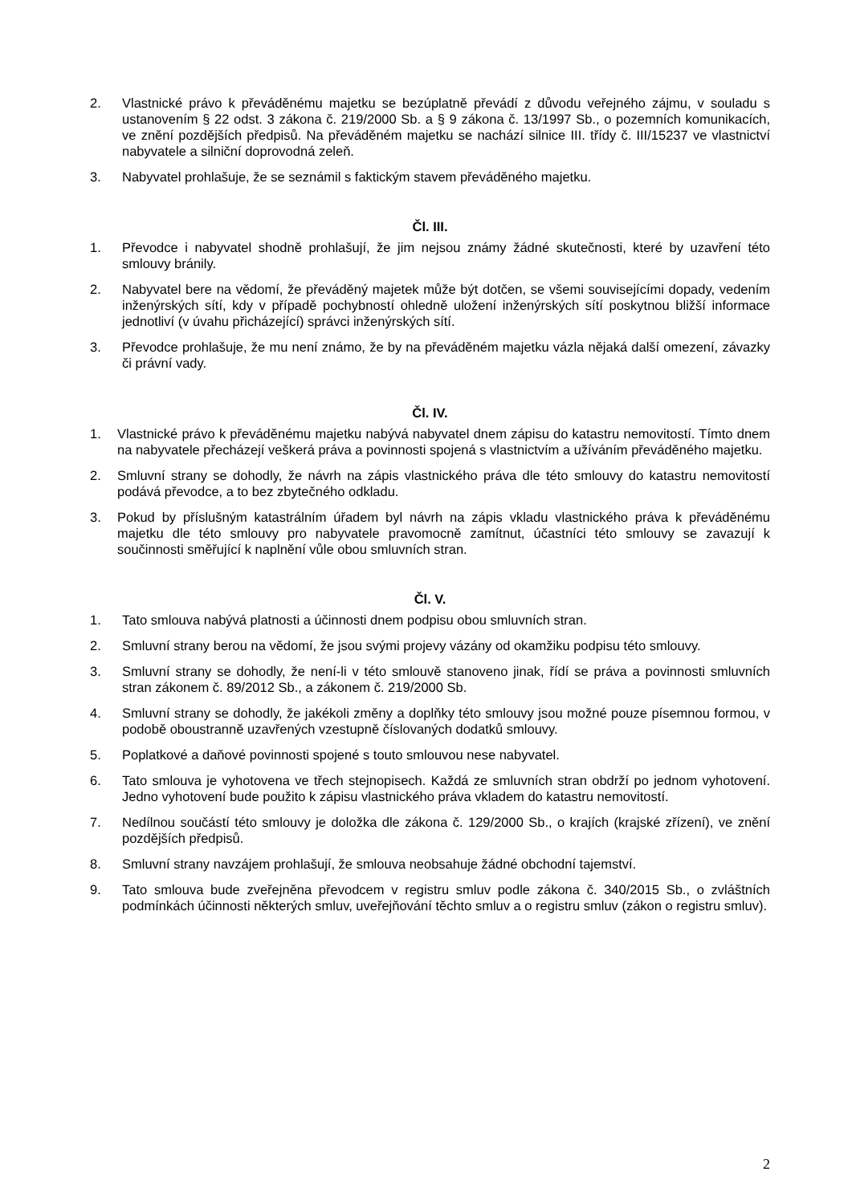2. Vlastnické právo k převáděnému majetku se bezúplatně převádí z důvodu veřejného zájmu, v souladu s ustanovením § 22 odst. 3 zákona č. 219/2000 Sb. a § 9 zákona č. 13/1997 Sb., o pozemních komunikacích, ve znění pozdějších předpisů. Na převáděném majetku se nachází silnice III. třídy č. III/15237 ve vlastnictví nabyvatele a silniční doprovodná zeleň.
3. Nabyvatel prohlašuje, že se seznámil s faktickým stavem převáděného majetku.
Čl. III.
1. Převodce i nabyvatel shodně prohlašují, že jim nejsou známy žádné skutečnosti, které by uzavření této smlouvy bránily.
2. Nabyvatel bere na vědomí, že převáděný majetek může být dotčen, se všemi souvisejícími dopady, vedením inženýrských sítí, kdy v případě pochybností ohledně uložení inženýrských sítí poskytnou bližší informace jednotliví (v úvahu přicházející) správci inženýrských sítí.
3. Převodce prohlašuje, že mu není známo, že by na převáděném majetku vázla nějaká další omezení, závazky či právní vady.
Čl. IV.
1. Vlastnické právo k převáděnému majetku nabývá nabyvatel dnem zápisu do katastru nemovitostí. Tímto dnem na nabyvatele přecházejí veškerá práva a povinnosti spojená s vlastnictvím a užíváním převáděného majetku.
2. Smluvní strany se dohodly, že návrh na zápis vlastnického práva dle této smlouvy do katastru nemovitostí podává převodce, a to bez zbytečného odkladu.
3. Pokud by příslušným katastrálním úřadem byl návrh na zápis vkladu vlastnického práva k převáděnému majetku dle této smlouvy pro nabyvatele pravomocně zamítnut, účastníci této smlouvy se zavazují k součinnosti směřující k naplnění vůle obou smluvních stran.
Čl. V.
1. Tato smlouva nabývá platnosti a účinnosti dnem podpisu obou smluvních stran.
2. Smluvní strany berou na vědomí, že jsou svými projevy vázány od okamžiku podpisu této smlouvy.
3. Smluvní strany se dohodly, že není-li v této smlouvě stanoveno jinak, řídí se práva a povinnosti smluvních stran zákonem č. 89/2012 Sb., a zákonem č. 219/2000 Sb.
4. Smluvní strany se dohodly, že jakékoli změny a doplňky této smlouvy jsou možné pouze písemnou formou, v podobě oboustranně uzavřených vzestupně číslovaných dodatků smlouvy.
5. Poplatkové a daňové povinnosti spojené s touto smlouvou nese nabyvatel.
6. Tato smlouva je vyhotovena ve třech stejnopisech. Každá ze smluvních stran obdrží po jednom vyhotovení. Jedno vyhotovení bude použito k zápisu vlastnického práva vkladem do katastru nemovitostí.
7. Nedílnou součástí této smlouvy je doložka dle zákona č. 129/2000 Sb., o krajích (krajské zřízení), ve znění pozdějších předpisů.
8. Smluvní strany navzájem prohlašují, že smlouva neobsahuje žádné obchodní tajemství.
9. Tato smlouva bude zveřejněna převodcem v registru smluv podle zákona č. 340/2015 Sb., o zvláštních podmínkách účinnosti některých smluv, uveřejňování těchto smluv a o registru smluv (zákon o registru smluv).
2